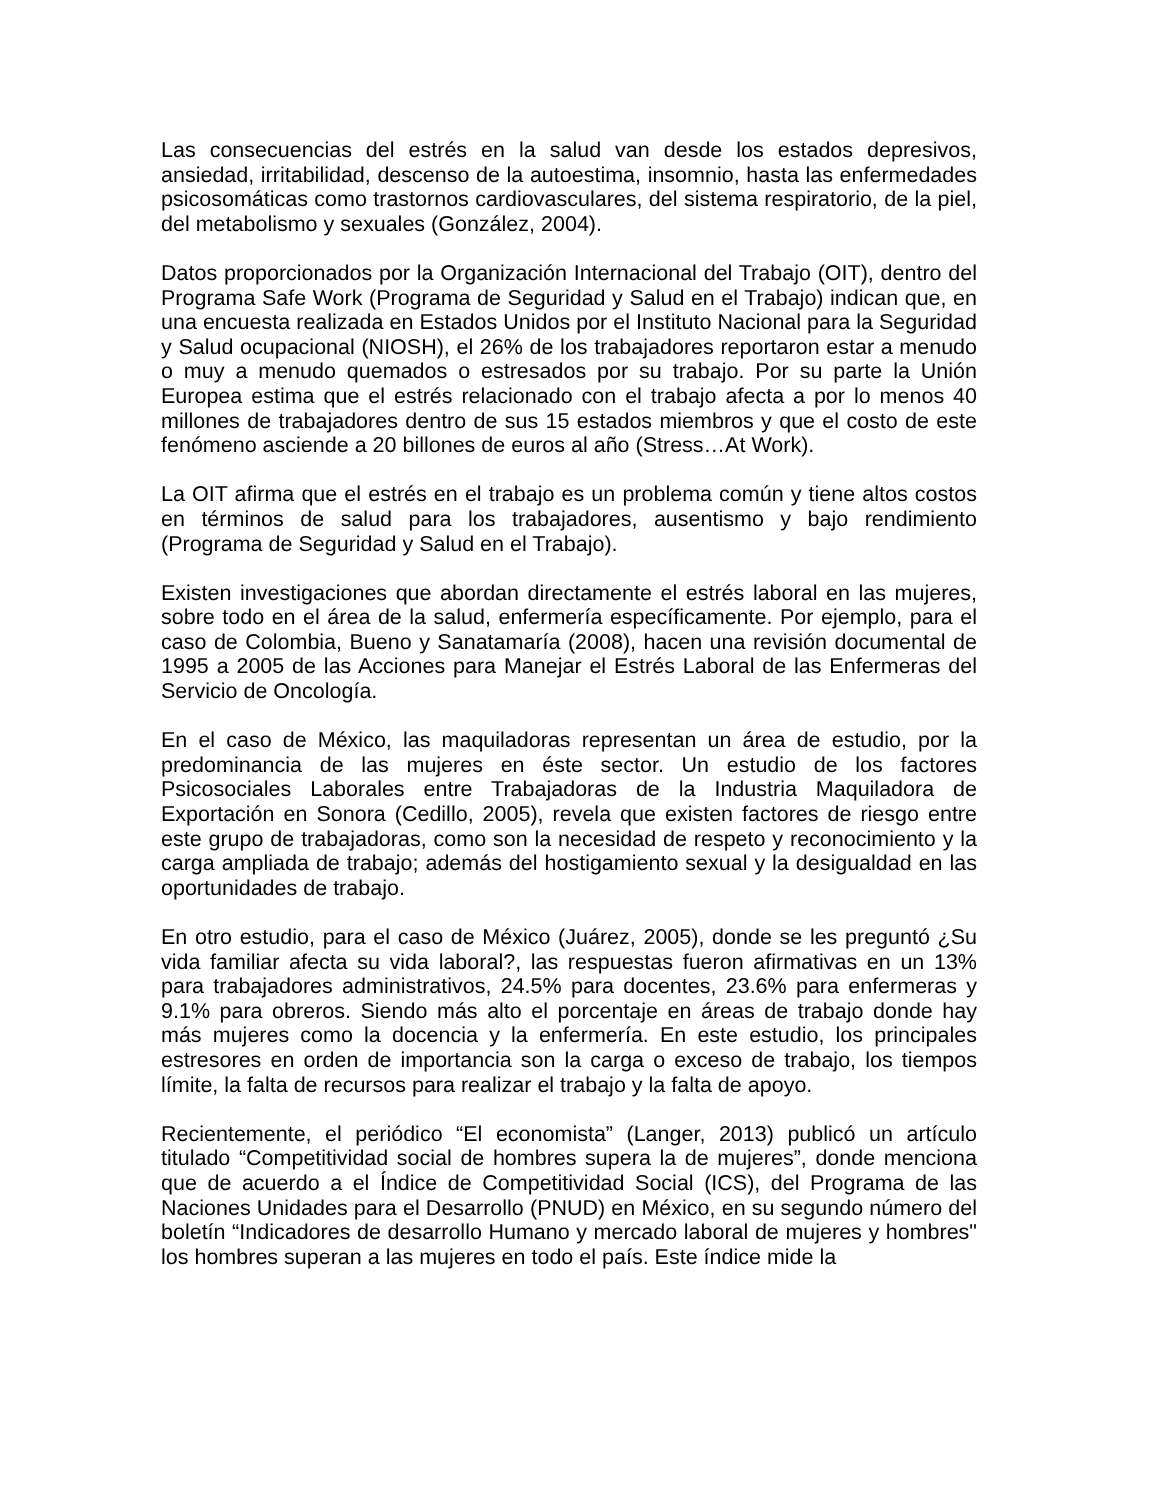Las consecuencias del estrés en la salud van desde los estados depresivos, ansiedad, irritabilidad, descenso de la autoestima, insomnio, hasta las enfermedades psicosomáticas como trastornos cardiovasculares, del sistema respiratorio, de la piel, del metabolismo y sexuales (González, 2004).
Datos proporcionados por la Organización Internacional del Trabajo (OIT), dentro del Programa Safe Work (Programa de Seguridad y Salud en el Trabajo) indican que, en una encuesta realizada en Estados Unidos por el Instituto Nacional para la Seguridad y Salud ocupacional (NIOSH), el 26% de los trabajadores reportaron estar a menudo o muy a menudo quemados o estresados por su trabajo. Por su parte la Unión Europea estima que el estrés relacionado con el trabajo afecta a por lo menos 40 millones de trabajadores dentro de sus 15 estados miembros y que el costo de este fenómeno asciende a 20 billones de euros al año (Stress…At Work).
La OIT afirma que el estrés en el trabajo es un problema común y tiene altos costos en términos de salud para los trabajadores, ausentismo y bajo rendimiento (Programa de Seguridad y Salud en el Trabajo).
Existen investigaciones que abordan directamente el estrés laboral en las mujeres, sobre todo en el área de la salud, enfermería específicamente. Por ejemplo, para el caso de Colombia, Bueno y Sanatamaría (2008), hacen una revisión documental de 1995 a 2005 de las Acciones para Manejar el Estrés Laboral de las Enfermeras del Servicio de Oncología.
En el caso de México, las maquiladoras representan un área de estudio, por la predominancia de las mujeres en éste sector. Un estudio de los factores Psicosociales Laborales entre Trabajadoras de la Industria Maquiladora de Exportación en Sonora (Cedillo, 2005), revela que existen factores de riesgo entre este grupo de trabajadoras, como son la necesidad de respeto y reconocimiento y la carga ampliada de trabajo; además del hostigamiento sexual y la desigualdad en las oportunidades de trabajo.
En otro estudio, para el caso de México (Juárez, 2005), donde se les preguntó ¿Su vida familiar afecta su vida laboral?, las respuestas fueron afirmativas en un 13% para trabajadores administrativos, 24.5% para docentes, 23.6% para enfermeras y 9.1% para obreros. Siendo más alto el porcentaje en áreas de trabajo donde hay más mujeres como la docencia y la enfermería. En este estudio, los principales estresores en orden de importancia son la carga o exceso de trabajo, los tiempos límite, la falta de recursos para realizar el trabajo y la falta de apoyo.
Recientemente, el periódico “El economista” (Langer, 2013) publicó un artículo titulado “Competitividad social de hombres supera la de mujeres”, donde menciona que de acuerdo a el Índice de Competitividad Social (ICS), del Programa de las Naciones Unidades para el Desarrollo (PNUD) en México, en su segundo número del boletín “Indicadores de desarrollo Humano y mercado laboral de mujeres y hombres" los hombres superan a las mujeres en todo el país. Este índice mide la